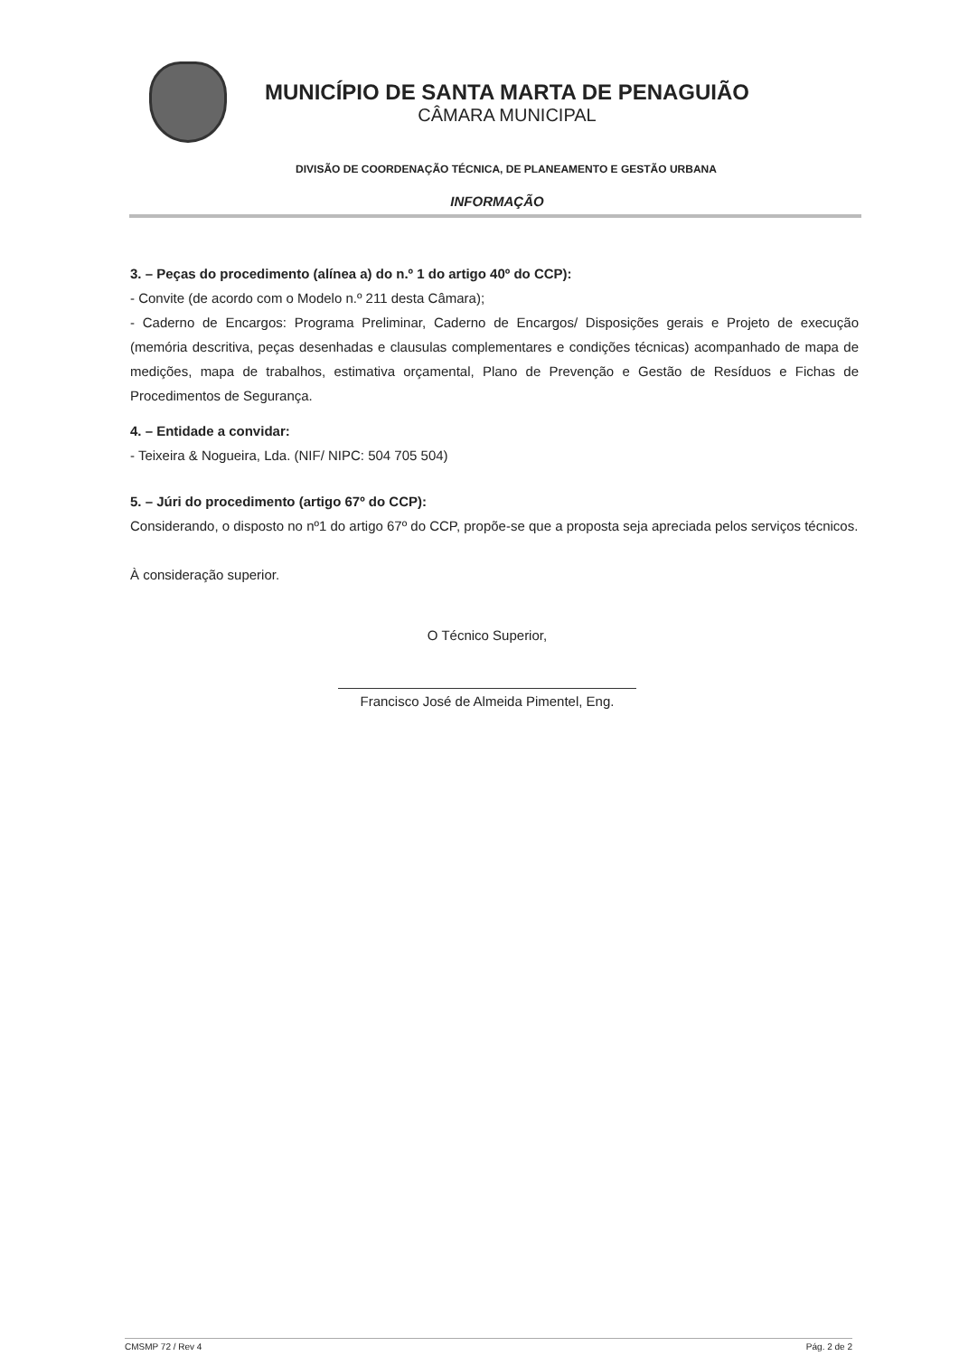MUNICÍPIO DE SANTA MARTA DE PENAGUIÃO
CÂMARA MUNICIPAL
DIVISÃO DE COORDENAÇÃO TÉCNICA, DE PLANEAMENTO E GESTÃO URBANA
INFORMAÇÃO
3. – Peças do procedimento (alínea a) do n.º 1 do artigo 40º do CCP):
- Convite (de acordo com o Modelo n.º 211 desta Câmara);
- Caderno de Encargos: Programa Preliminar, Caderno de Encargos/ Disposições gerais e Projeto de execução (memória descritiva, peças desenhadas e clausulas complementares e condições técnicas) acompanhado de mapa de medições, mapa de trabalhos, estimativa orçamental, Plano de Prevenção e Gestão de Resíduos e Fichas de Procedimentos de Segurança.
4. – Entidade a convidar:
- Teixeira & Nogueira, Lda. (NIF/ NIPC: 504 705 504)
5. – Júri do procedimento (artigo 67º do CCP):
Considerando, o disposto no nº1 do artigo 67º do CCP, propõe-se que a proposta seja apreciada pelos serviços técnicos.
À consideração superior.
O Técnico Superior,
Francisco José de Almeida Pimentel, Eng.
CMSMP 72 / Rev 4 Pág. 2 de 2